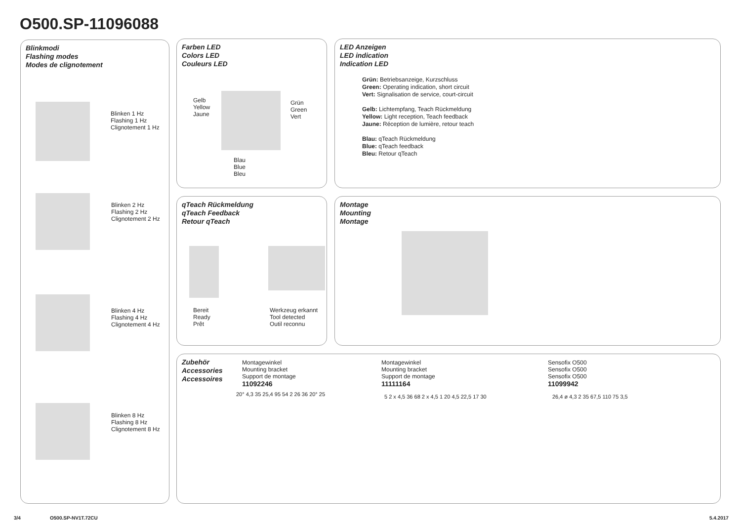O500.SP-11096088
Blinkmodi
Flashing modes
Modes de clignotement
Blinken 1 Hz
Flashing 1 Hz
Clignotement 1 Hz
Blinken 2 Hz
Flashing 2 Hz
Clignotement 2 Hz
Blinken 4 Hz
Flashing 4 Hz
Clignotement 4 Hz
Blinken 8 Hz
Flashing 8 Hz
Clignotement 8 Hz
Farben LED
Colors LED
Couleurs LED
Gelb
Yellow
Jaune
Grün
Green
Vert
Blau
Blue
Bleu
LED Anzeigen
LED indication
Indication LED
Grün: Betriebsanzeige, Kurzschluss
Green: Operating indication, short circuit
Vert: Signalisation de service, court-circuit
Gelb: Lichtempfang, Teach Rückmeldung
Yellow: Light reception, Teach feedback
Jaune: Réception de lumière, retour teach
Blau: qTeach Rückmeldung
Blue: qTeach feedback
Bleu: Retour qTeach
qTeach Rückmeldung
qTeach Feedback
Retour qTeach
Bereit
Ready
Prêt
Werkzeug erkannt
Tool detected
Outil reconnu
Montage
Mounting
Montage
Zubehör
Accessories
Accessoires
Montagewinkel
Mounting bracket
Support de montage
11092246
Montagewinkel
Mounting bracket
Support de montage
11111164
Sensofix O500
Sensofix O500
Sensofix O500
11099942
20° 4,3 35 25,4 95 54 2 26 36 20° 25
5 2 x 4,5 36 68 2 x 4,5 1 20 4,5 22,5 17 30
26,4 ø 4,3 2 35 67,5 110 75 3,5
3/4 O500.SP-NV1T.72CU 5.4.2017